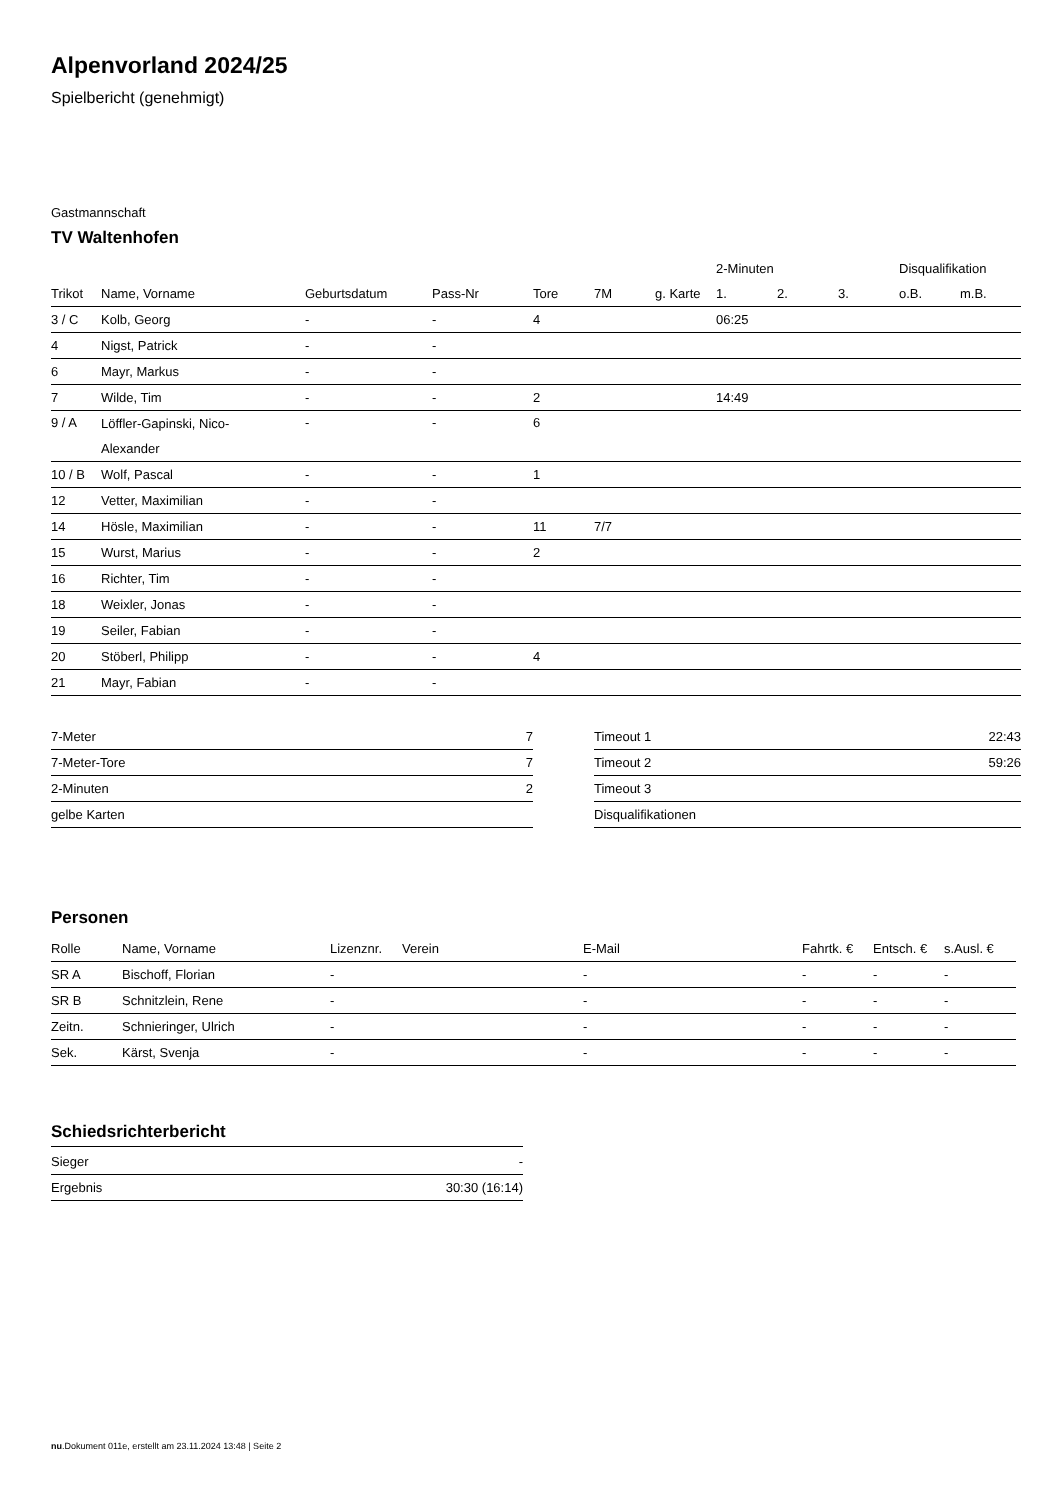Alpenvorland 2024/25
Spielbericht (genehmigt)
Gastmannschaft
TV Waltenhofen
| | | | | | | | 2-Minuten | | | Disqualifikation | |
| --- | --- | --- | --- | --- | --- | --- | --- | --- | --- | --- | --- |
| Trikot | Name, Vorname | Geburtsdatum | Pass-Nr | Tore | 7M | g. Karte | 1. | 2. | 3. | o.B. | m.B. |
| 3 / C | Kolb, Georg | - | - | 4 | | | 06:25 | | | | |
| 4 | Nigst, Patrick | - | - | | | | | | | | |
| 6 | Mayr, Markus | - | - | | | | | | | | |
| 7 | Wilde, Tim | - | - | 2 | | | 14:49 | | | | |
| 9 / A | Löffler-Gapinski, Nico- Alexander | - | - | 6 | | | | | | | |
| 10 / B | Wolf, Pascal | - | - | 1 | | | | | | | |
| 12 | Vetter, Maximilian | - | - | | | | | | | | |
| 14 | Hösle, Maximilian | - | - | 11 | 7/7 | | | | | | |
| 15 | Wurst, Marius | - | - | 2 | | | | | | | |
| 16 | Richter, Tim | - | - | | | | | | | | |
| 18 | Weixler, Jonas | - | - | | | | | | | | |
| 19 | Seiler, Fabian | - | - | | | | | | | | |
| 20 | Stöberl, Philipp | - | - | 4 | | | | | | | |
| 21 | Mayr, Fabian | - | - | | | | | | | | |
| 7-Meter | 7 |
| 7-Meter-Tore | 7 |
| 2-Minuten | 2 |
| gelbe Karten | |
| Timeout 1 | 22:43 |
| Timeout 2 | 59:26 |
| Timeout 3 | |
| Disqualifikationen | |
Personen
| Rolle | Name, Vorname | Lizenznr. | Verein | E-Mail | Fahrtk. € | Entsch. € | s.Ausl. € |
| --- | --- | --- | --- | --- | --- | --- | --- |
| SR A | Bischoff, Florian | - | | - | - | - | - |
| SR B | Schnitzlein, Rene | - | | - | - | - | - |
| Zeitn. | Schnieringer, Ulrich | - | | - | - | - | - |
| Sek. | Kärst, Svenja | - | | - | - | - | - |
Schiedsrichterbericht
| Sieger | - |
| Ergebnis | 30:30 (16:14) |
nu.Dokument 011e, erstellt am 23.11.2024 13:48 | Seite 2